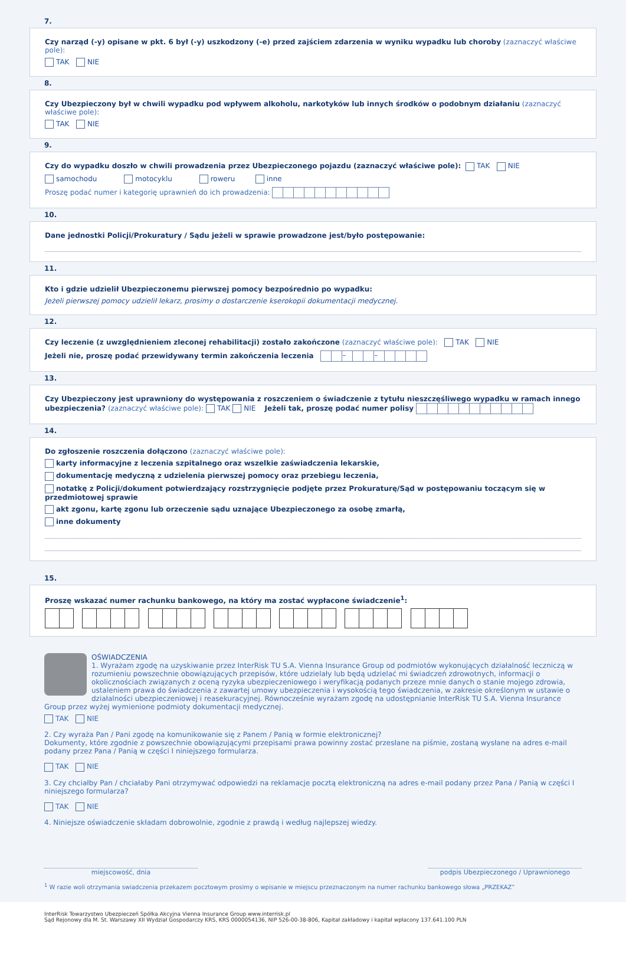7.
Czy narząd (-y) opisane w pkt. 6 był (-y) uszkodzony (-e) przed zajściem zdarzenia w wyniku wypadku lub choroby (zaznaczyć właściwe pole):
TAK NIE
8.
Czy Ubezpieczony był w chwili wypadku pod wpływem alkoholu, narkotyków lub innych środków o podobnym działaniu (zaznaczyć właściwe pole):
TAK NIE
9.
Czy do wypadku doszło w chwili prowadzenia przez Ubezpieczonego pojazdu (zaznaczyć właściwe pole): TAK NIE
samochodu motocyklu roweru inne
Proszę podać numer i kategorię uprawnień do ich prowadzenia:
10.
Dane jednostki Policji/Prokuratury / Sądu jeżeli w sprawie prowadzone jest/było postępowanie:
11.
Kto i gdzie udzielił Ubezpieczonemu pierwszej pomocy bezpośrednio po wypadku:
Jeżeli pierwszej pomocy udzielił lekarz, prosimy o dostarczenie kserokopii dokumentacji medycznej.
12.
Czy leczenie (z uwzględnieniem zleconej rehabilitacji) zostało zakończone (zaznaczyć właściwe pole): TAK NIE
Jeżeli nie, proszę podać przewidywany termin zakończenia leczenia – –
13.
Czy Ubezpieczony jest uprawniony do występowania z roszczeniem o świadczenie z tytułu nieszczęśliwego wypadku w ramach innego ubezpieczenia? (zaznaczyć właściwe pole): TAK NIE Jeżeli tak, proszę podać numer polisy
14.
Do zgłoszenie roszczenia dołączono (zaznaczyć właściwe pole):
karty informacyjne z leczenia szpitalnego oraz wszelkie zaświadczenia lekarskie,
dokumentację medyczną z udzielenia pierwszej pomocy oraz przebiegu leczenia,
notatkę z Policji/dokument potwierdzający rozstrzygnięcie podjęte przez Prokuraturę/Sąd w postępowaniu toczącym się w przedmiotowej sprawie
akt zgonu, kartę zgonu lub orzeczenie sądu uznające Ubezpieczonego za osobę zmarłą,
inne dokumenty
15.
Proszę wskazać numer rachunku bankowego, na który ma zostać wypłacone świadczenie<sup>1</sup>:
OŚWIADCZENIA
1. Wyrażam zgodę na uzyskiwanie przez InterRisk TU S.A. Vienna Insurance Group od podmiotów wykonujących działalność leczniczą w rozumieniu powszechnie obowiązujących przepisów, które udzielały lub będą udzielać mi świadczeń zdrowotnych, informacji o okolicznościach związanych z oceną ryzyka ubezpieczeniowego i weryfikacją podanych przeze mnie danych o stanie mojego zdrowia, ustaleniem prawa do świadczenia z zawartej umowy ubezpieczenia i wysokością tego świadczenia, w zakresie określonym w ustawie o działalności ubezpieczeniowej i reasekuracyjnej. Równocześnie wyrażam zgodę na udostępnianie InterRisk TU S.A. Vienna Insurance Group przez wyżej wymienione podmioty dokumentacji medycznej.
TAK NIE
2. Czy wyraża Pan / Pani zgodę na komunikowanie się z Panem / Panią w formie elektronicznej?
Dokumenty, które zgodnie z powszechnie obowiązującymi przepisami prawa powinny zostać przesłane na piśmie, zostaną wysłane na adres e-mail podany przez Pana / Panią w części I niniejszego formularza.
TAK NIE
3. Czy chciałby Pan / chciałaby Pani otrzymywać odpowiedzi na reklamacje pocztą elektroniczną na adres e-mail podany przez Pana / Panią w części I niniejszego formularza?
TAK NIE
4. Niniejsze oświadczenie składam dobrowolnie, zgodnie z prawdą i według najlepszej wiedzy.
miejscowość, dnia podpis Ubezpieczonego / Uprawnionego
<sup>1</sup> W razie woli otrzymania swiadczenia przekazem pocztowym prosimy o wpisanie w miejscu przeznaczonym na numer rachunku bankowego słowa „PRZEKAZ”
InterRisk Towarzystwo Ubezpieczeń Spółka Akcyjna Vienna Insurance Group www.interrisk.pl
Sąd Rejonowy dla M. St. Warszawy XII Wydział Gospodarczy KRS, KRS 0000054136, NIP 526-00-38-806, Kapitał zakładowy i kapitał wpłacony 137.641.100 PLN